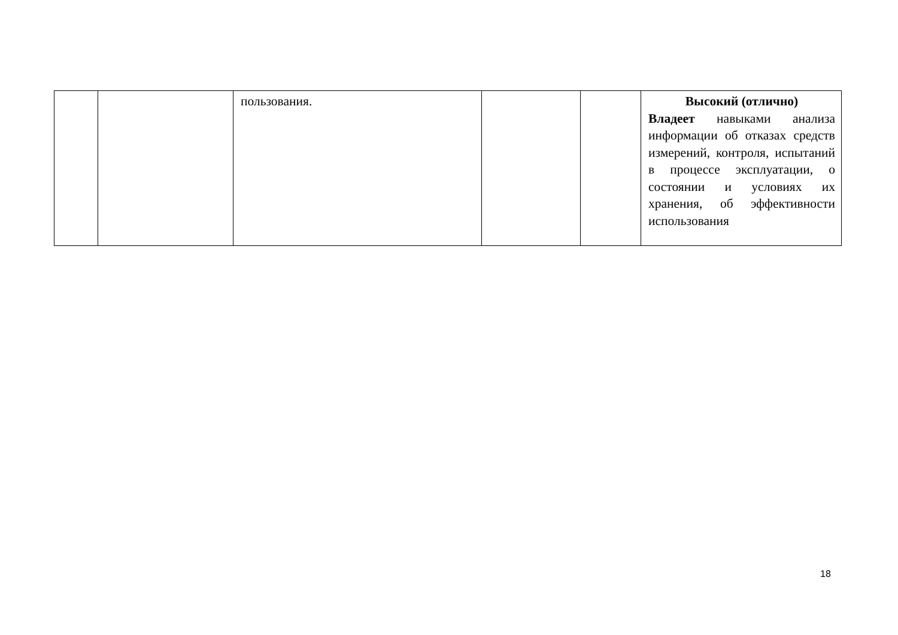| | | пользования. | | | Высокий (отлично) Владеет навыками анализа информации об отказах средств измерений, контроля, испытаний в процессе эксплуатации, о состоянии и условиях их хранения, об эффективности использования |
18